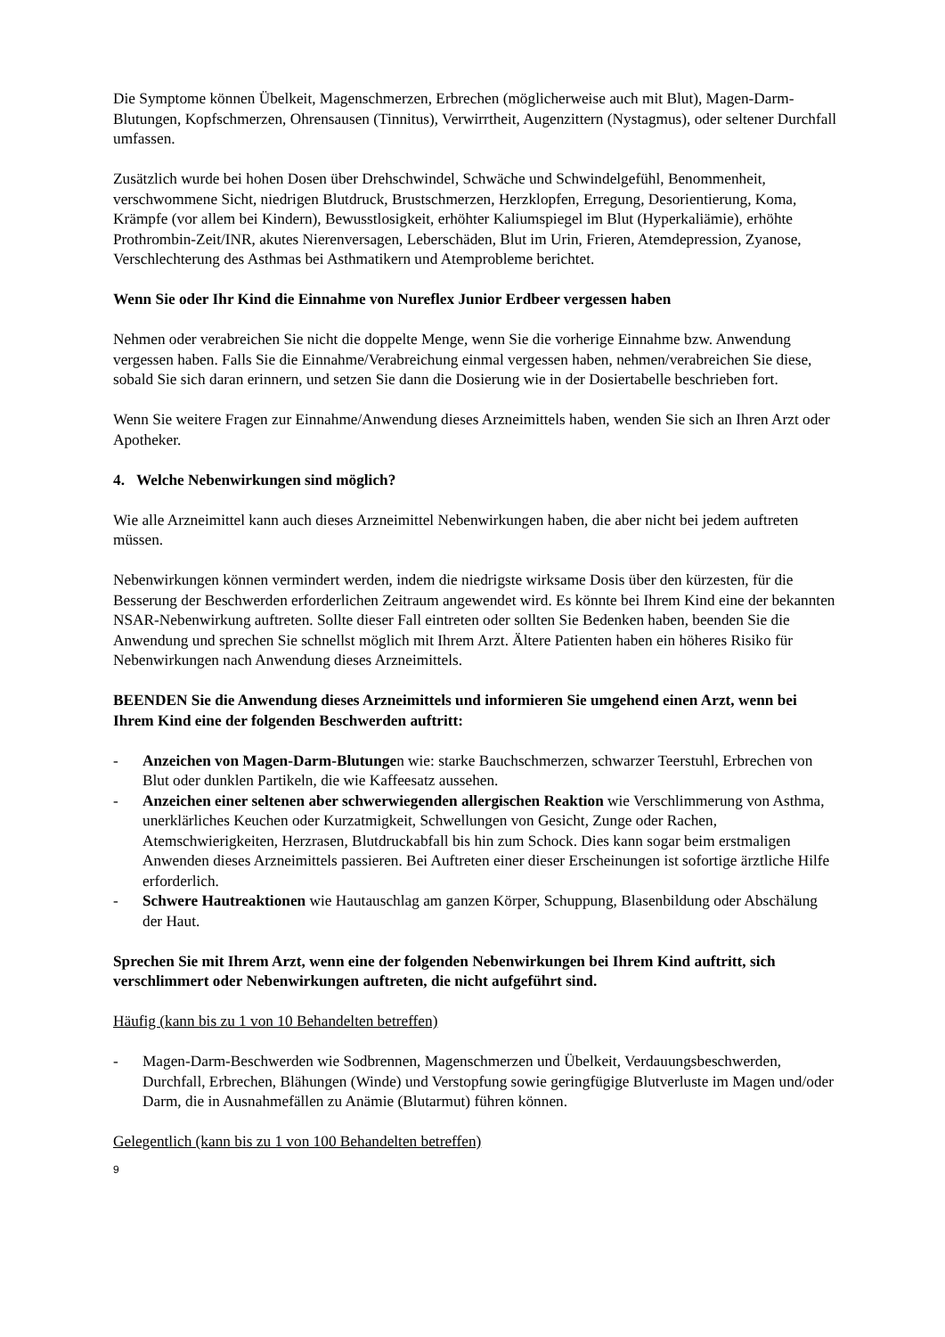Die Symptome können Übelkeit, Magenschmerzen, Erbrechen (möglicherweise auch mit Blut), Magen-Darm-Blutungen, Kopfschmerzen, Ohrensausen (Tinnitus), Verwirrtheit, Augenzittern (Nystagmus), oder seltener Durchfall umfassen.
Zusätzlich wurde bei hohen Dosen über Drehschwindel, Schwäche und Schwindelgefühl, Benommenheit, verschwommene Sicht, niedrigen Blutdruck, Brustschmerzen, Herzklopfen, Erregung, Desorientierung, Koma, Krämpfe (vor allem bei Kindern), Bewusstlosigkeit, erhöhter Kaliumspiegel im Blut (Hyperkaliämie), erhöhte Prothrombin-Zeit/INR, akutes Nierenversagen, Leberschäden, Blut im Urin, Frieren, Atemdepression, Zyanose, Verschlechterung des Asthmas bei Asthmatikern und Atemprobleme berichtet.
Wenn Sie oder Ihr Kind die Einnahme von Nureflex Junior Erdbeer vergessen haben
Nehmen oder verabreichen Sie nicht die doppelte Menge, wenn Sie die vorherige Einnahme bzw. Anwendung vergessen haben. Falls Sie die Einnahme/Verabreichung einmal vergessen haben, nehmen/verabreichen Sie diese, sobald Sie sich daran erinnern, und setzen Sie dann die Dosierung wie in der Dosiertabelle beschrieben fort.
Wenn Sie weitere Fragen zur Einnahme/Anwendung dieses Arzneimittels haben, wenden Sie sich an Ihren Arzt oder Apotheker.
4. Welche Nebenwirkungen sind möglich?
Wie alle Arzneimittel kann auch dieses Arzneimittel Nebenwirkungen haben, die aber nicht bei jedem auftreten müssen.
Nebenwirkungen können vermindert werden, indem die niedrigste wirksame Dosis über den kürzesten, für die Besserung der Beschwerden erforderlichen Zeitraum angewendet wird. Es könnte bei Ihrem Kind eine der bekannten NSAR-Nebenwirkung auftreten. Sollte dieser Fall eintreten oder sollten Sie Bedenken haben, beenden Sie die Anwendung und sprechen Sie schnellst möglich mit Ihrem Arzt. Ältere Patienten haben ein höheres Risiko für Nebenwirkungen nach Anwendung dieses Arzneimittels.
BEENDEN Sie die Anwendung dieses Arzneimittels und informieren Sie umgehend einen Arzt, wenn bei Ihrem Kind eine der folgenden Beschwerden auftritt:
- Anzeichen von Magen-Darm-Blutungen wie: starke Bauchschmerzen, schwarzer Teerstuhl, Erbrechen von Blut oder dunklen Partikeln, die wie Kaffeesatz aussehen.
- Anzeichen einer seltenen aber schwerwiegenden allergischen Reaktion wie Verschlimmerung von Asthma, unerklärliches Keuchen oder Kurzatmigkeit, Schwellungen von Gesicht, Zunge oder Rachen, Atemschwierigkeiten, Herzrasen, Blutdruckabfall bis hin zum Schock. Dies kann sogar beim erstmaligen Anwenden dieses Arzneimittels passieren. Bei Auftreten einer dieser Erscheinungen ist sofortige ärztliche Hilfe erforderlich.
- Schwere Hautreaktionen wie Hautauschlag am ganzen Körper, Schuppung, Blasenbildung oder Abschälung der Haut.
Sprechen Sie mit Ihrem Arzt, wenn eine der folgenden Nebenwirkungen bei Ihrem Kind auftritt, sich verschlimmert oder Nebenwirkungen auftreten, die nicht aufgeführt sind.
Häufig (kann bis zu 1 von 10 Behandelten betreffen)
- Magen-Darm-Beschwerden wie Sodbrennen, Magenschmerzen und Übelkeit, Verdauungsbeschwerden, Durchfall, Erbrechen, Blähungen (Winde) und Verstopfung sowie geringfügige Blutverluste im Magen und/oder Darm, die in Ausnahmefällen zu Anämie (Blutarmut) führen können.
Gelegentlich (kann bis zu 1 von 100 Behandelten betreffen)
9